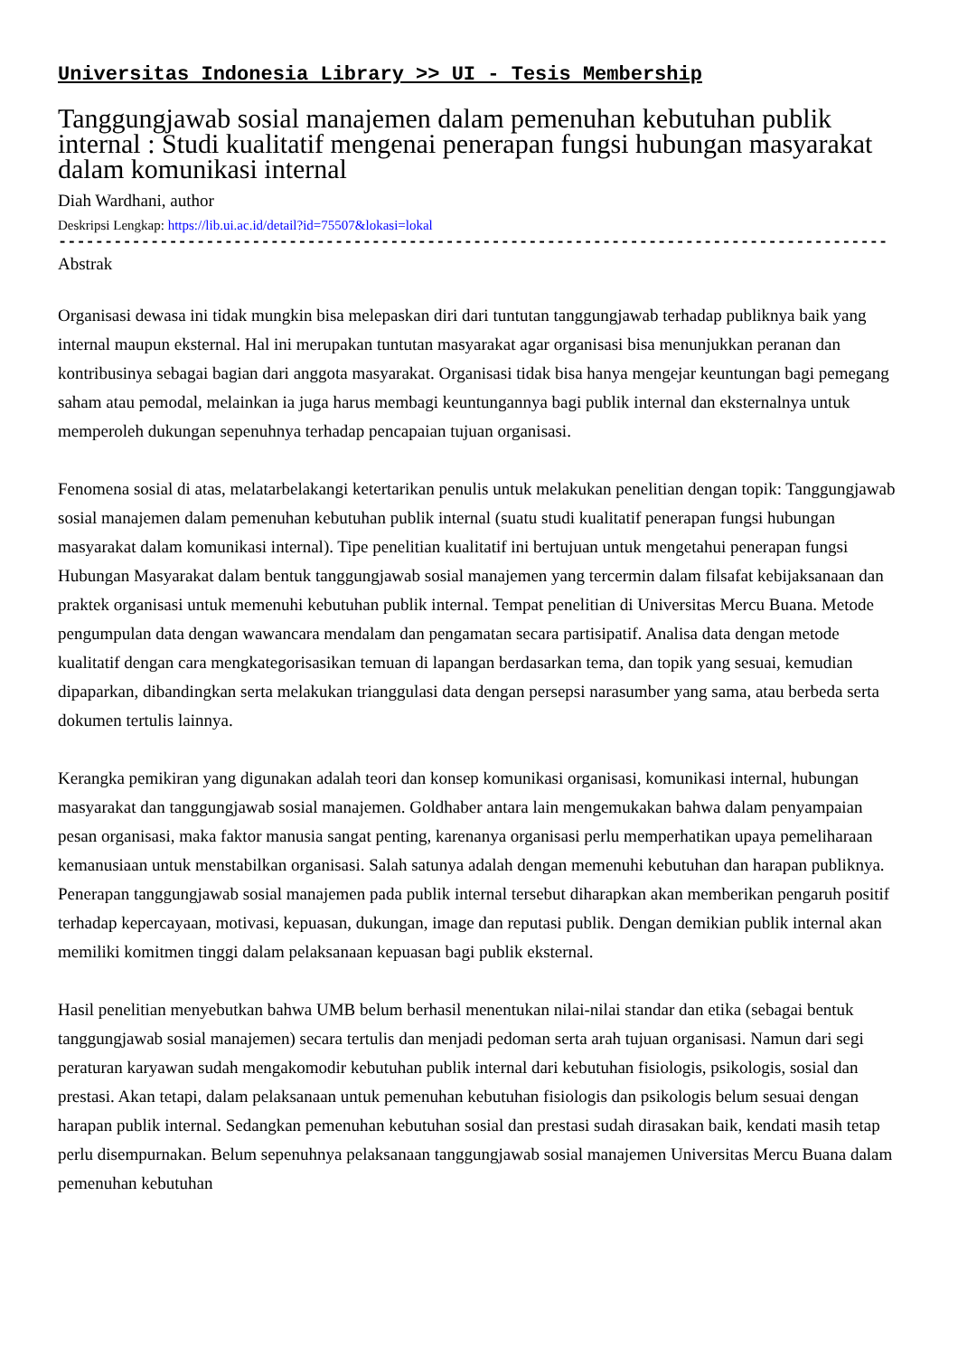Universitas Indonesia Library >> UI - Tesis Membership
Tanggungjawab sosial manajemen dalam pemenuhan kebutuhan publik internal : Studi kualitatif mengenai penerapan fungsi hubungan masyarakat dalam komunikasi internal
Diah Wardhani, author
Deskripsi Lengkap: https://lib.ui.ac.id/detail?id=75507&lokasi=lokal
------------------------------------------------------------------------------------------
Abstrak
Organisasi dewasa ini tidak mungkin bisa melepaskan diri dari tuntutan tanggungjawab terhadap publiknya baik yang internal maupun eksternal. Hal ini merupakan tuntutan masyarakat agar organisasi bisa menunjukkan peranan dan kontribusinya sebagai bagian dari anggota masyarakat. Organisasi tidak bisa hanya mengejar keuntungan bagi pemegang saham atau pemodal, melainkan ia juga harus membagi keuntungannya bagi publik internal dan eksternalnya untuk memperoleh dukungan sepenuhnya terhadap pencapaian tujuan organisasi.
Fenomena sosial di atas, melatarbelakangi ketertarikan penulis untuk melakukan penelitian dengan topik: Tanggungjawab sosial manajemen dalam pemenuhan kebutuhan publik internal (suatu studi kualitatif penerapan fungsi hubungan masyarakat dalam komunikasi internal). Tipe penelitian kualitatif ini bertujuan untuk mengetahui penerapan fungsi Hubungan Masyarakat dalam bentuk tanggungjawab sosial manajemen yang tercermin dalam filsafat kebijaksanaan dan praktek organisasi untuk memenuhi kebutuhan publik internal. Tempat penelitian di Universitas Mercu Buana. Metode pengumpulan data dengan wawancara mendalam dan pengamatan secara partisipatif. Analisa data dengan metode kualitatif dengan cara mengkategorisasikan temuan di lapangan berdasarkan tema, dan topik yang sesuai, kemudian dipaparkan, dibandingkan serta melakukan trianggulasi data dengan persepsi narasumber yang sama, atau berbeda serta dokumen tertulis lainnya.
Kerangka pemikiran yang digunakan adalah teori dan konsep komunikasi organisasi, komunikasi internal, hubungan masyarakat dan tanggungjawab sosial manajemen. Goldhaber antara lain mengemukakan bahwa dalam penyampaian pesan organisasi, maka faktor manusia sangat penting, karenanya organisasi perlu memperhatikan upaya pemeliharaan kemanusiaan untuk menstabilkan organisasi. Salah satunya adalah dengan memenuhi kebutuhan dan harapan publiknya. Penerapan tanggungjawab sosial manajemen pada publik internal tersebut diharapkan akan memberikan pengaruh positif terhadap kepercayaan, motivasi, kepuasan, dukungan, image dan reputasi publik. Dengan demikian publik internal akan memiliki komitmen tinggi dalam pelaksanaan kepuasan bagi publik eksternal.
Hasil penelitian menyebutkan bahwa UMB belum berhasil menentukan nilai-nilai standar dan etika (sebagai bentuk tanggungjawab sosial manajemen) secara tertulis dan menjadi pedoman serta arah tujuan organisasi. Namun dari segi peraturan karyawan sudah mengakomodir kebutuhan publik internal dari kebutuhan fisiologis, psikologis, sosial dan prestasi. Akan tetapi, dalam pelaksanaan untuk pemenuhan kebutuhan fisiologis dan psikologis belum sesuai dengan harapan publik internal. Sedangkan pemenuhan kebutuhan sosial dan prestasi sudah dirasakan baik, kendati masih tetap perlu disempurnakan. Belum sepenuhnya pelaksanaan tanggungjawab sosial manajemen Universitas Mercu Buana dalam pemenuhan kebutuhan